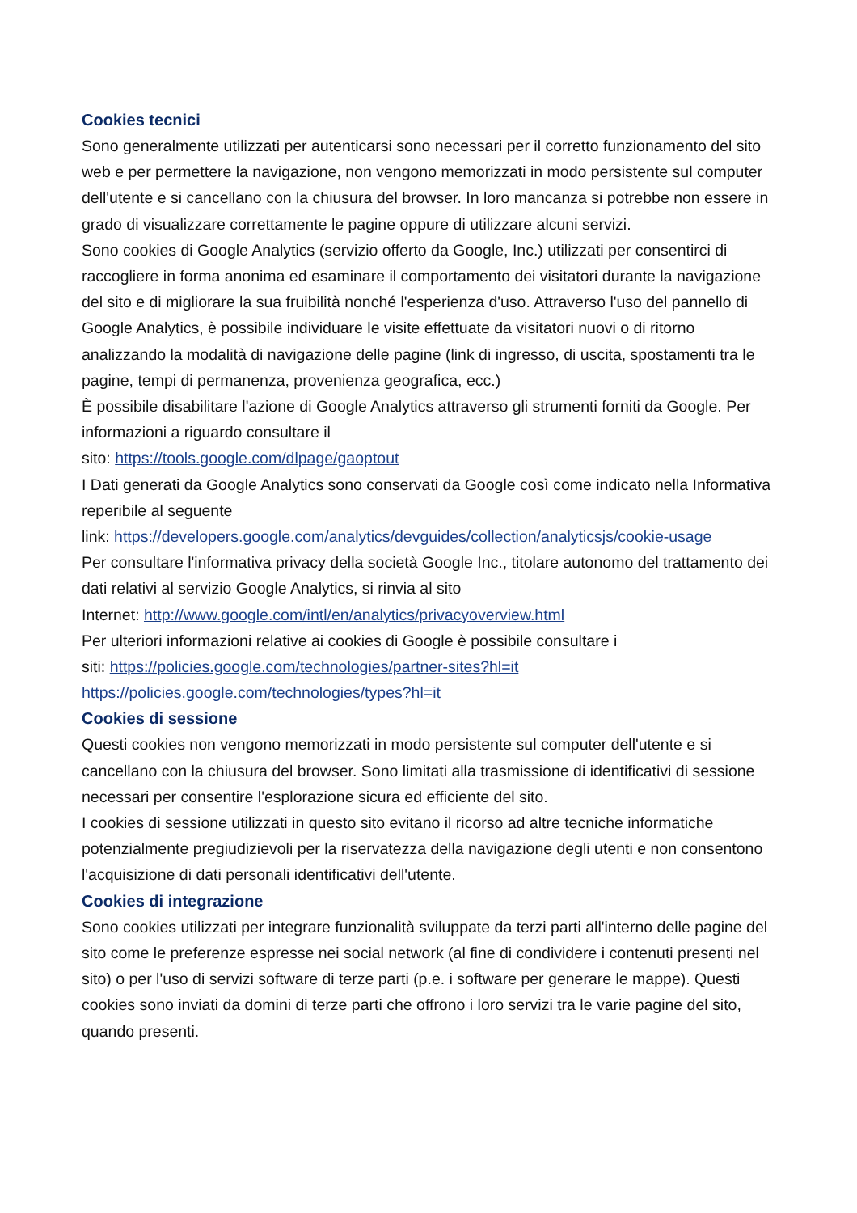Cookies tecnici
Sono generalmente utilizzati per autenticarsi sono necessari per il corretto funzionamento del sito web e per permettere la navigazione, non vengono memorizzati in modo persistente sul computer dell'utente e si cancellano con la chiusura del browser. In loro mancanza si potrebbe non essere in grado di visualizzare correttamente le pagine oppure di utilizzare alcuni servizi.
Sono cookies di Google Analytics (servizio offerto da Google, Inc.) utilizzati per consentirci di raccogliere in forma anonima ed esaminare il comportamento dei visitatori durante la navigazione del sito e di migliorare la sua fruibilità nonché l'esperienza d'uso. Attraverso l'uso del pannello di Google Analytics, è possibile individuare le visite effettuate da visitatori nuovi o di ritorno analizzando la modalità di navigazione delle pagine (link di ingresso, di uscita, spostamenti tra le pagine, tempi di permanenza, provenienza geografica, ecc.)
È possibile disabilitare l'azione di Google Analytics attraverso gli strumenti forniti da Google. Per informazioni a riguardo consultare il
sito: https://tools.google.com/dlpage/gaoptout
I Dati generati da Google Analytics sono conservati da Google così come indicato nella Informativa reperibile al seguente
link: https://developers.google.com/analytics/devguides/collection/analyticsjs/cookie-usage
Per consultare l'informativa privacy della società Google Inc., titolare autonomo del trattamento dei dati relativi al servizio Google Analytics, si rinvia al sito
Internet: http://www.google.com/intl/en/analytics/privacyoverview.html
Per ulteriori informazioni relative ai cookies di Google è possibile consultare i
siti: https://policies.google.com/technologies/partner-sites?hl=it
https://policies.google.com/technologies/types?hl=it
Cookies di sessione
Questi cookies non vengono memorizzati in modo persistente sul computer dell'utente e si cancellano con la chiusura del browser. Sono limitati alla trasmissione di identificativi di sessione necessari per consentire l'esplorazione sicura ed efficiente del sito.
I cookies di sessione utilizzati in questo sito evitano il ricorso ad altre tecniche informatiche potenzialmente pregiudizievoli per la riservatezza della navigazione degli utenti e non consentono l'acquisizione di dati personali identificativi dell'utente.
Cookies di integrazione
Sono cookies utilizzati per integrare funzionalità sviluppate da terzi parti all'interno delle pagine del sito come le preferenze espresse nei social network (al fine di condividere i contenuti presenti nel sito) o per l'uso di servizi software di terze parti (p.e. i software per generare le mappe). Questi cookies sono inviati da domini di terze parti che offrono i loro servizi tra le varie pagine del sito, quando presenti.